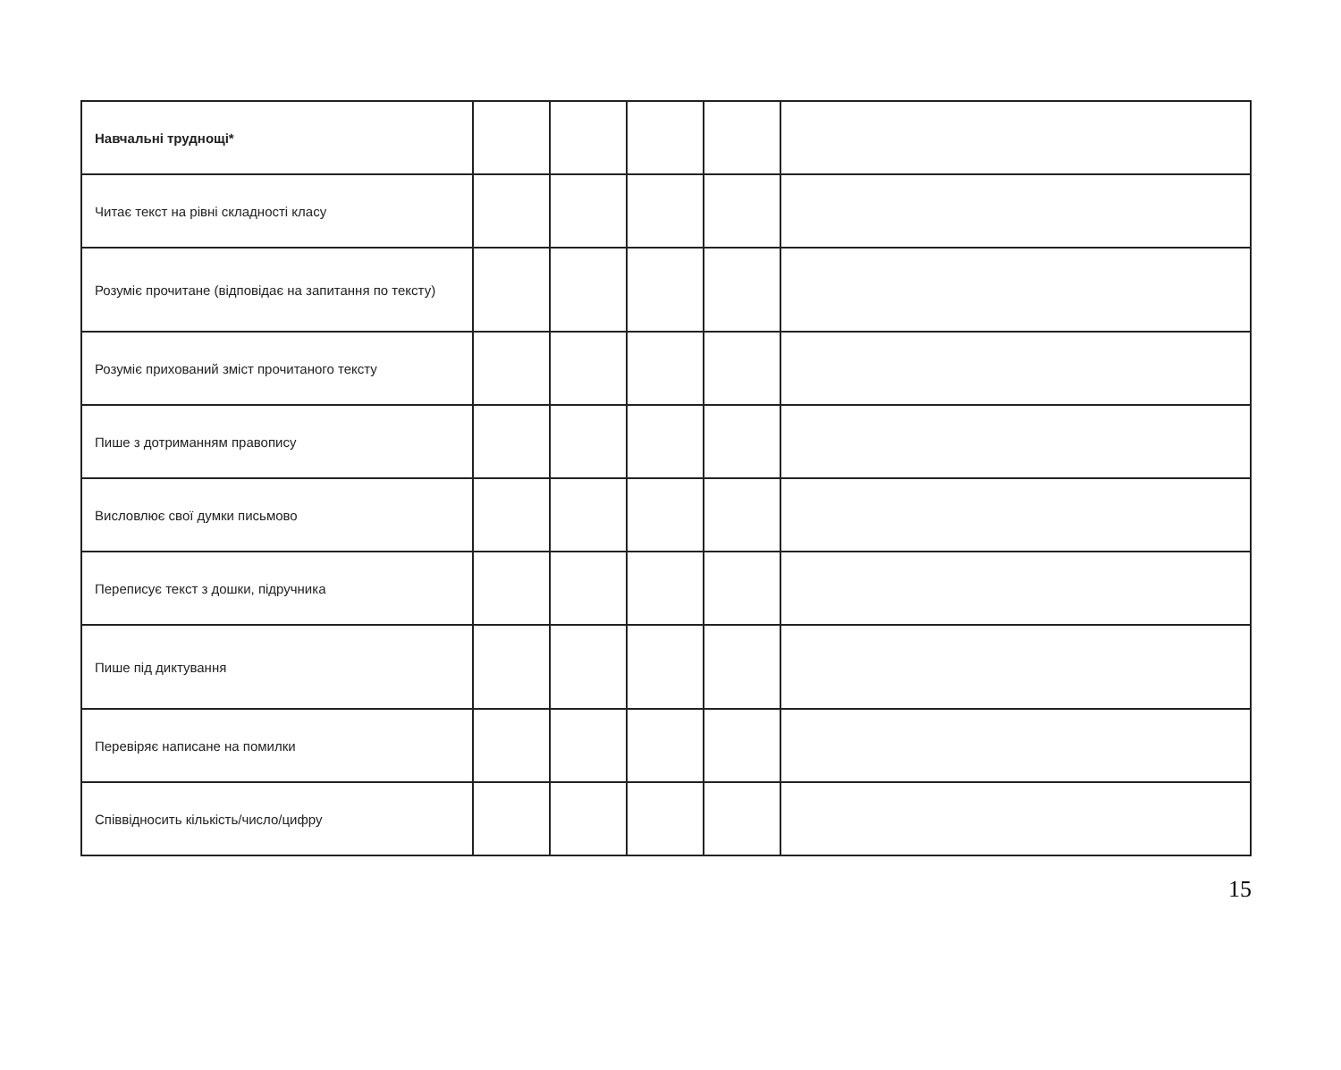| Навчальні труднощі* | | | | | |
| Читає текст на рівні складності класу | | | | | |
| Розуміє прочитане (відповідає на запитання по тексту) | | | | | |
| Розуміє прихований зміст прочитаного тексту | | | | | |
| Пише з дотриманням правопису | | | | | |
| Висловлює свої думки письмово | | | | | |
| Переписує текст з дошки, підручника | | | | | |
| Пише під диктування | | | | | |
| Перевіряє написане на помилки | | | | | |
| Співвідносить кількість/число/цифру | | | | | |
15